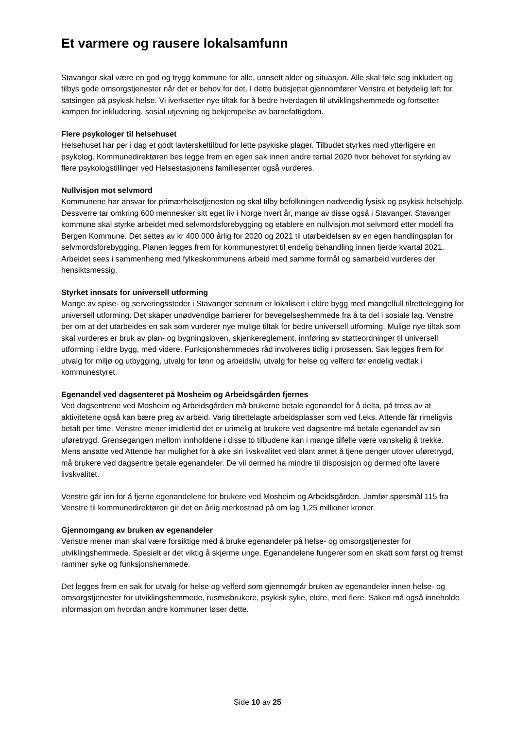Et varmere og rausere lokalsamfunn
Stavanger skal være en god og trygg kommune for alle, uansett alder og situasjon. Alle skal føle seg inkludert og tilbys gode omsorgstjenester når det er behov for det. I dette budsjettet gjennomfører Venstre et betydelig løft for satsingen på psykisk helse. Vi iverksetter nye tiltak for å bedre hverdagen til utviklingshemmede og fortsetter kampen for inkludering, sosial utjevning og bekjempelse av barnefattigdom.
Flere psykologer til helsehuset
Helsehuset har per i dag et godt lavterskeltilbud for lette psykiske plager. Tilbudet styrkes med ytterligere en psykolog. Kommunedirektøren bes legge frem en egen sak innen andre tertial 2020 hvor behovet for styrking av flere psykologstillinger ved Helsestasjonens familiesenter også vurderes.
Nullvisjon mot selvmord
Kommunene har ansvar for primærhelsetjenesten og skal tilby befolkningen nødvendig fysisk og psykisk helsehjelp. Dessverre tar omkring 600 mennesker sitt eget liv i Norge hvert år, mange av disse også i Stavanger. Stavanger kommune skal styrke arbeidet med selvmordsforebygging og etablere en nullvisjon mot selvmord etter modell fra Bergen Kommune. Det settes av kr 400.000 årlig for 2020 og 2021 til utarbeidelsen av en egen handlingsplan for selvmordsforebygging. Planen legges frem for kommunestyret til endelig behandling innen fjerde kvartal 2021. Arbeidet sees i sammenheng med fylkeskommunens arbeid med samme formål og samarbeid vurderes der hensiktsmessig.
Styrket innsats for universell utforming
Mange av spise- og serveringssteder i Stavanger sentrum er lokalisert i eldre bygg med mangelfull tilrettelegging for universell utforming. Det skaper unødvendige barrierer for bevegelseshemmede fra å ta del i sosiale lag. Venstre ber om at det utarbeides en sak som vurderer nye mulige tiltak for bedre universell utforming. Mulige nye tiltak som skal vurderes er bruk av plan- og bygningsloven, skjenkereglement, innføring av støtteordninger til universell utforming i eldre bygg, med videre. Funksjonshemmedes råd involveres tidlig i prosessen. Sak legges frem for utvalg for miljø og utbygging, utvalg for lønn og arbeidsliv, utvalg for helse og velferd før endelig vedtak i kommunestyret.
Egenandel ved dagsenteret på Mosheim og Arbeidsgården fjernes
Ved dagsentrene ved Mosheim og Arbeidsgården må brukerne betale egenandel for å delta, på tross av at aktivitetene også kan bære preg av arbeid. Varig tilrettelagte arbeidsplasser som ved f.eks. Attende får rimeligvis betalt per time. Venstre mener imidlertid det er urimelig at brukere ved dagsentre må betale egenandel av sin uføretrygd. Grensegangen mellom innholdene i disse to tilbudene kan i mange tilfelle være vanskelig å trekke. Mens ansatte ved Attende har mulighet for å øke sin livskvalitet ved blant annet å tjene penger utover uføretrygd, må brukere ved dagsentre betale egenandeler. De vil dermed ha mindre til disposisjon og dermed ofte lavere livskvalitet.
Venstre går inn for å fjerne egenandelene for brukere ved Mosheim og Arbeidsgården. Jamfør spørsmål 115 fra Venstre til kommunedirektøren gir det en årlig merkostnad på om lag 1,25 millioner kroner.
Gjennomgang av bruken av egenandeler
Venstre mener man skal være forsiktige med å bruke egenandeler på helse- og omsorgstjenester for utviklingshemmede. Spesielt er det viktig å skjerme unge. Egenandelene fungerer som en skatt som først og fremst rammer syke og funksjonshemmede.
Det legges frem en sak for utvalg for helse og velferd som gjennomgår bruken av egenandeler innen helse- og omsorgstjenester for utviklingshemmede, rusmisbrukere, psykisk syke, eldre, med flere. Saken må også inneholde informasjon om hvordan andre kommuner løser dette.
Side 10 av 25